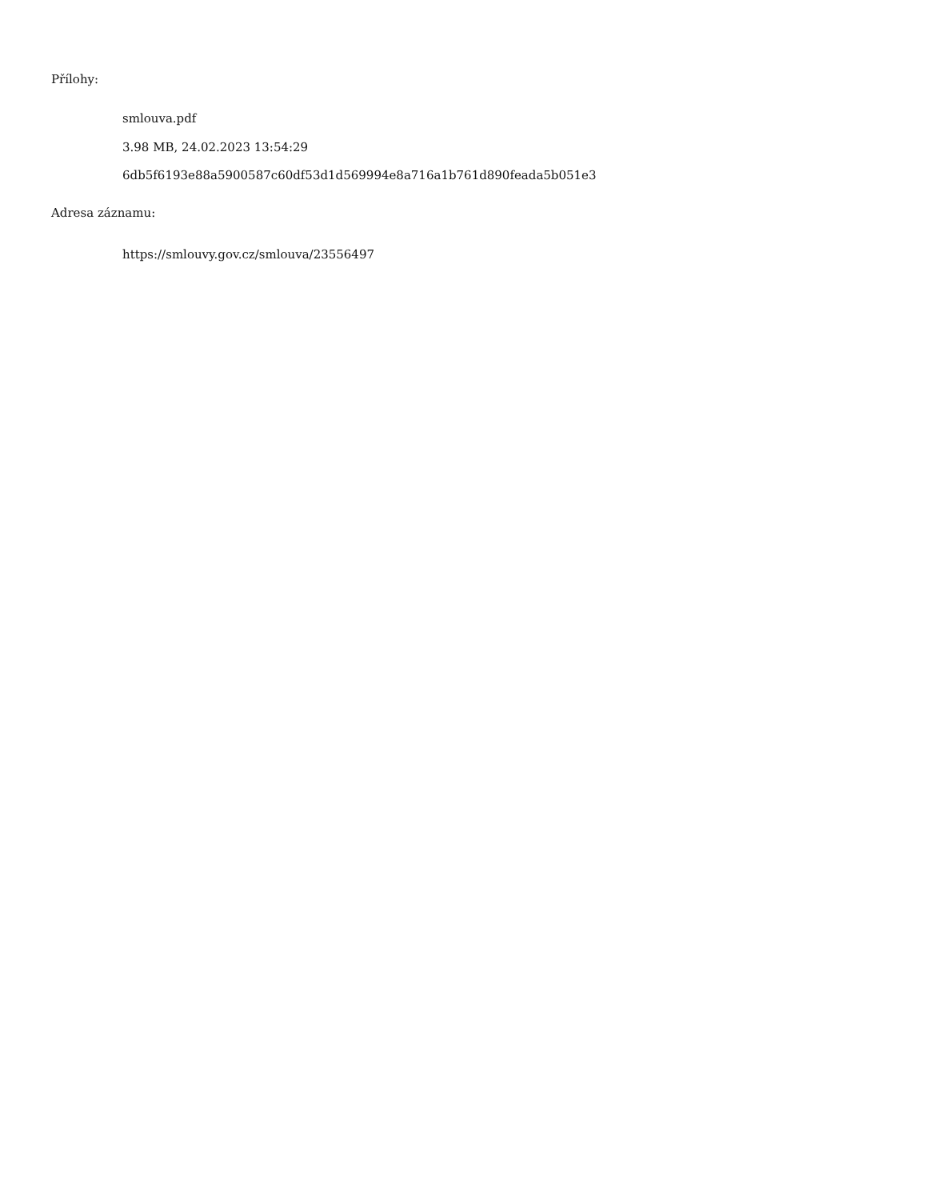Přílohy:
smlouva.pdf
3.98 MB, 24.02.2023 13:54:29
6db5f6193e88a5900587c60df53d1d569994e8a716a1b761d890feada5b051e3
Adresa záznamu:
https://smlouvy.gov.cz/smlouva/23556497